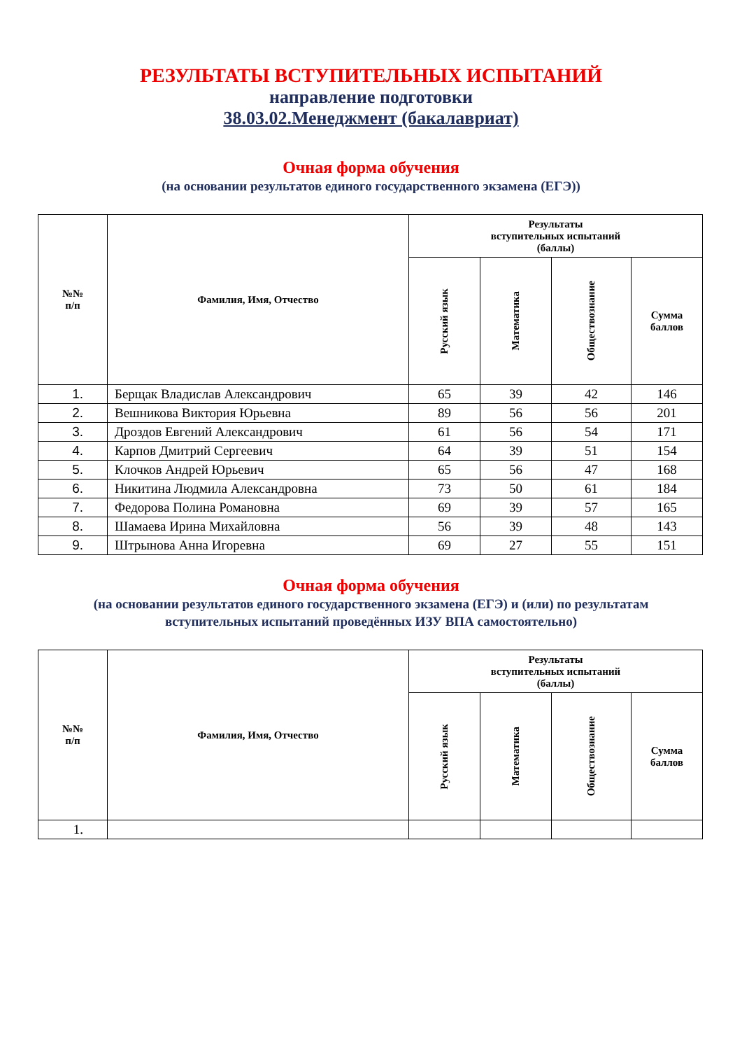РЕЗУЛЬТАТЫ ВСТУПИТЕЛЬНЫХ ИСПЫТАНИЙ
направление подготовки
38.03.02.Менеджмент (бакалавриат)
Очная форма обучения
(на основании результатов единого государственного экзамена (ЕГЭ))
| №№ п/п | Фамилия, Имя, Отчество | Результаты вступительных испытаний (баллы) | | | |
| --- | --- | --- | --- | --- | --- |
| | | Русский язык | Математика | Обществознание | Сумма баллов |
| 1. | Берщак Владислав Александрович | 65 | 39 | 42 | 146 |
| 2. | Вешникова Виктория Юрьевна | 89 | 56 | 56 | 201 |
| 3. | Дроздов Евгений Александрович | 61 | 56 | 54 | 171 |
| 4. | Карпов Дмитрий Сергеевич | 64 | 39 | 51 | 154 |
| 5. | Клочков Андрей Юрьевич | 65 | 56 | 47 | 168 |
| 6. | Никитина Людмила Александровна | 73 | 50 | 61 | 184 |
| 7. | Федорова Полина Романовна | 69 | 39 | 57 | 165 |
| 8. | Шамаева Ирина Михайловна | 56 | 39 | 48 | 143 |
| 9. | Штрынова Анна Игоревна | 69 | 27 | 55 | 151 |
Очная форма обучения
(на основании результатов единого государственного экзамена (ЕГЭ) и (или) по результатам
вступительных испытаний проведённых ИЗУ ВПА самостоятельно)
| №№ п/п | Фамилия, Имя, Отчество | Результаты вступительных испытаний (баллы) | | | |
| --- | --- | --- | --- | --- | --- |
| | | Русский язык | Математика | Обществознание | Сумма баллов |
| 1. | | | | | |